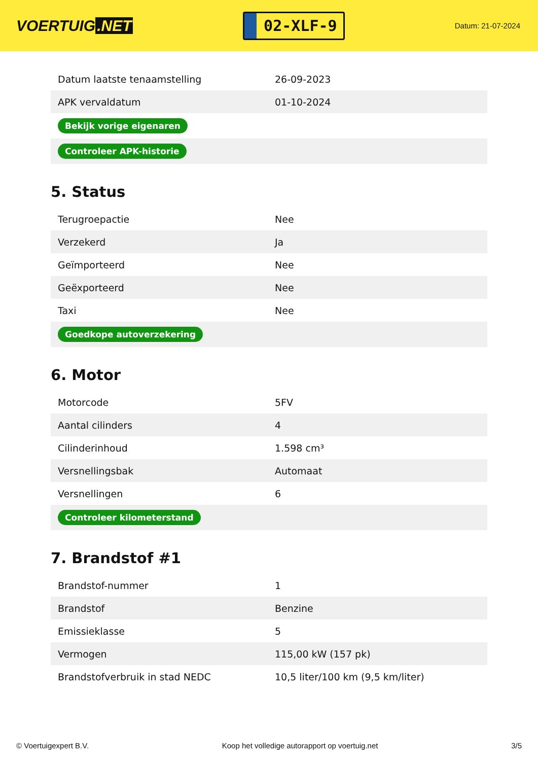VOERTUIG.NET
02-XLF-9
Datum: 21-07-2024
| Datum laatste tenaamstelling | 26-09-2023 |
| APK vervaldatum | 01-10-2024 |
| Bekijk vorige eigenaren | |
| Controleer APK-historie | |
5. Status
| Terugroepactie | Nee |
| Verzekerd | Ja |
| Geïmporteerd | Nee |
| Geëxporteerd | Nee |
| Taxi | Nee |
| Goedkope autoverzekering | |
6. Motor
| Motorcode | 5FV |
| Aantal cilinders | 4 |
| Cilinderinhoud | 1.598 cm³ |
| Versnellingsbak | Automaat |
| Versnellingen | 6 |
| Controleer kilometerstand | |
7. Brandstof #1
| Brandstof-nummer | 1 |
| Brandstof | Benzine |
| Emissieklasse | 5 |
| Vermogen | 115,00 kW (157 pk) |
| Brandstofverbruik in stad NEDC | 10,5 liter/100 km (9,5 km/liter) |
© Voertuigexpert B.V. Koop het volledige autorapport op voertuig.net 3/5